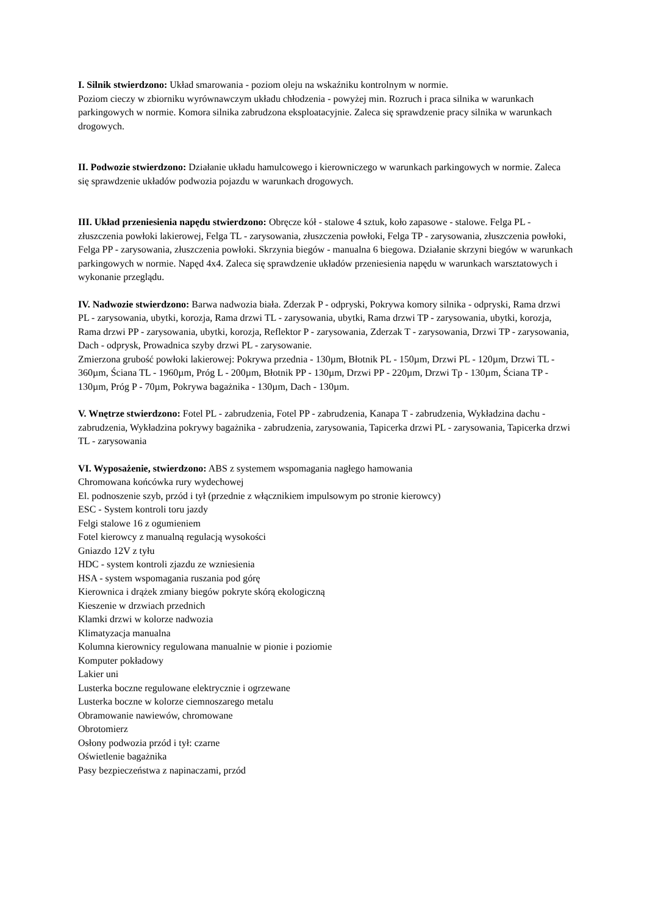I. Silnik stwierdzono: Układ smarowania - poziom oleju na wskaźniku kontrolnym w normie.
Poziom cieczy w zbiorniku wyrównawczym układu chłodzenia - powyżej min. Rozruch i praca silnika w warunkach parkingowych w normie. Komora silnika zabrudzona eksploatacyjnie. Zaleca się sprawdzenie pracy silnika w warunkach drogowych.
II. Podwozie stwierdzono: Działanie układu hamulcowego i kierowniczego w warunkach parkingowych w normie. Zaleca się sprawdzenie układów podwozia pojazdu w warunkach drogowych.
III. Układ przeniesienia napędu stwierdzono: Obręcze kół - stalowe 4 sztuk, koło zapasowe - stalowe. Felga PL - złuszczenia powłoki lakierowej, Felga TL - zarysowania, złuszczenia powłoki, Felga TP - zarysowania, złuszczenia powłoki, Felga PP - zarysowania, złuszczenia powłoki. Skrzynia biegów - manualna 6 biegowa. Działanie skrzyni biegów w warunkach parkingowych w normie. Napęd 4x4. Zaleca się sprawdzenie układów przeniesienia napędu w warunkach warsztatowych i wykonanie przeglądu.
IV. Nadwozie stwierdzono: Barwa nadwozia biała. Zderzak P - odpryski, Pokrywa komory silnika - odpryski, Rama drzwi PL - zarysowania, ubytki, korozja, Rama drzwi TL - zarysowania, ubytki, Rama drzwi TP - zarysowania, ubytki, korozja, Rama drzwi PP - zarysowania, ubytki, korozja, Reflektor P - zarysowania, Zderzak T - zarysowania, Drzwi TP - zarysowania, Dach - odprysk, Prowadnica szyby drzwi PL - zarysowanie.
Zmierzona grubość powłoki lakierowej: Pokrywa przednia - 130µm, Błotnik PL - 150µm, Drzwi PL - 120µm, Drzwi TL - 360µm, Ściana TL - 1960µm, Próg L - 200µm, Błotnik PP - 130µm, Drzwi PP - 220µm, Drzwi Tp - 130µm, Ściana TP - 130µm, Próg P - 70µm, Pokrywa bagażnika - 130µm, Dach - 130µm.
V. Wnętrze stwierdzono: Fotel PL - zabrudzenia, Fotel PP - zabrudzenia, Kanapa T - zabrudzenia, Wykładzina dachu - zabrudzenia, Wykładzina pokrywy bagażnika - zabrudzenia, zarysowania, Tapicerka drzwi PL - zarysowania, Tapicerka drzwi TL - zarysowania
VI. Wyposażenie, stwierdzono: ABS z systemem wspomagania nagłego hamowania
Chromowana końcówka rury wydechowej
El. podnoszenie szyb, przód i tył (przednie z włącznikiem impulsowym po stronie kierowcy)
ESC - System kontroli toru jazdy
Felgi stalowe 16 z ogumieniem
Fotel kierowcy z manualną regulacją wysokości
Gniazdo 12V z tyłu
HDC - system kontroli zjazdu ze wzniesienia
HSA - system wspomagania ruszania pod górę
Kierownica i drążek zmiany biegów pokryte skórą ekologiczną
Kieszenie w drzwiach przednich
Klamki drzwi w kolorze nadwozia
Klimatyzacja manualna
Kolumna kierownicy regulowana manualnie w pionie i poziomie
Komputer pokładowy
Lakier uni
Lusterka boczne regulowane elektrycznie i ogrzewane
Lusterka boczne w kolorze ciemnoszarego metalu
Obramowanie nawiewów, chromowane
Obrotomierz
Osłony podwozia przód i tył: czarne
Oświetlenie bagażnika
Pasy bezpieczeństwa z napinaczami, przód